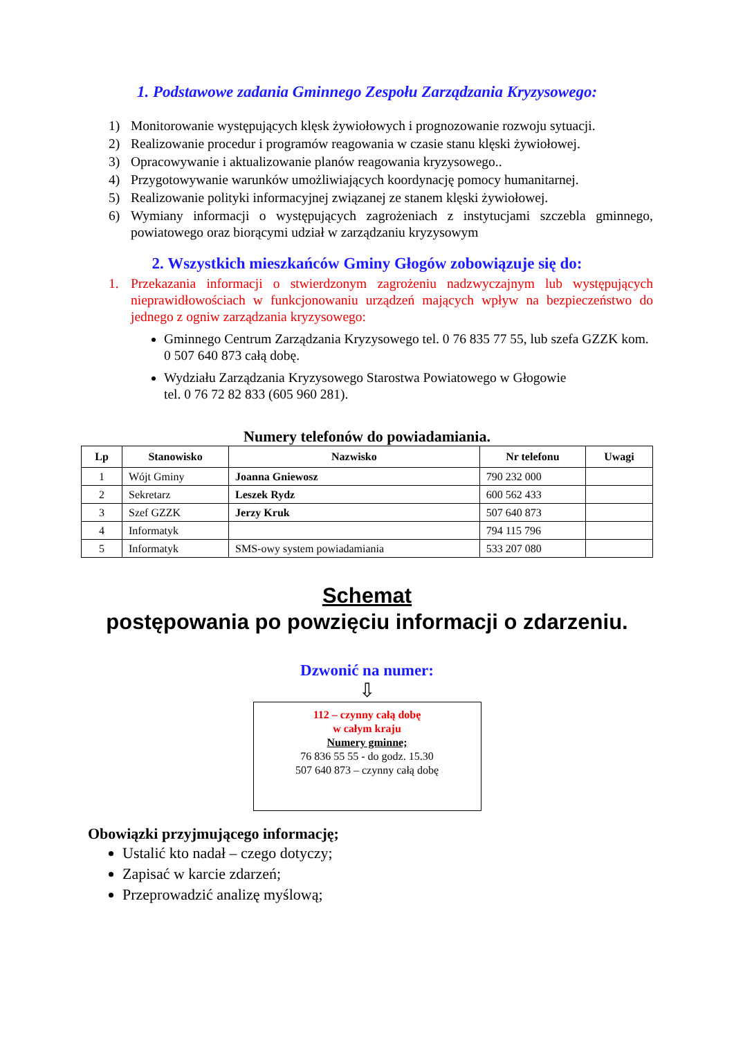1. Podstawowe zadania Gminnego Zespołu Zarządzania Kryzysowego:
1) Monitorowanie występujących klęsk żywiołowych i prognozowanie rozwoju sytuacji.
2) Realizowanie procedur i programów reagowania w czasie stanu klęski żywiołowej.
3) Opracowywanie i aktualizowanie planów reagowania kryzysowego..
4) Przygotowywanie warunków umożliwiających koordynację pomocy humanitarnej.
5) Realizowanie polityki informacyjnej związanej ze stanem klęski żywiołowej.
6) Wymiany informacji o występujących zagrożeniach z instytucjami szczebla gminnego, powiatowego oraz biorącymi udział w zarządzaniu kryzysowym
2. Wszystkich mieszkańców Gminy Głogów zobowiązuje się do:
1. Przekazania informacji o stwierdzonym zagrożeniu nadzwyczajnym lub występujących nieprawidłowościach w funkcjonowaniu urządzeń mających wpływ na bezpieczeństwo do jednego z ogniw zarządzania kryzysowego:
Gminnego Centrum Zarządzania Kryzysowego tel. 0 76 835 77 55, lub szefa GZZK kom. 0 507 640 873 całą dobę.
Wydziału Zarządzania Kryzysowego Starostwa Powiatowego w Głogowie
tel. 0 76 72 82 833 (605 960 281).
Numery telefonów do powiadamiania.
| Lp | Stanowisko | Nazwisko | Nr telefonu | Uwagi |
| --- | --- | --- | --- | --- |
| 1 | Wójt Gminy | Joanna Gniewosz | 790 232 000 | |
| 2 | Sekretarz | Leszek Rydz | 600 562 433 | |
| 3 | Szef GZZK | Jerzy Kruk | 507 640 873 | |
| 4 | Informatyk | | 794 115 796 | |
| 5 | Informatyk | SMS-owy system powiadamiania | 533 207 080 | |
Schemat
postępowania po powzięciu informacji o zdarzeniu.
Dzwonić na numer:
⇩
112 – czynny całą dobę
w całym kraju
Numery gminne;
76 836 55 55 - do godz. 15.30
507 640 873 – czynny całą dobę
Obowiązki przyjmującego informację;
Ustalić kto nadał – czego dotyczy;
Zapisać w karcie zdarzeń;
Przeprowadzić analizę myślową;